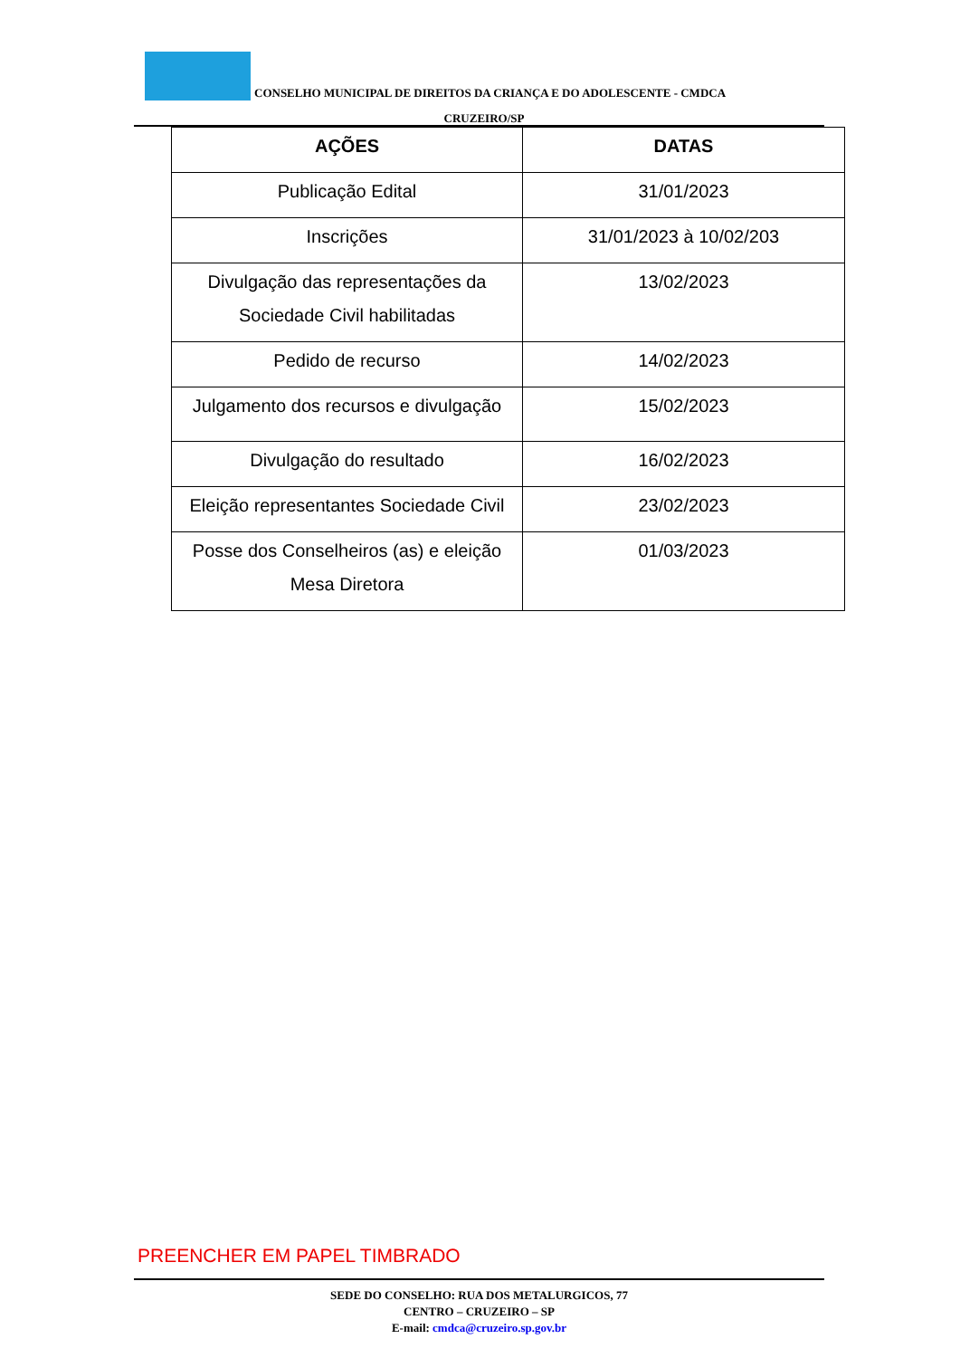CONSELHO MUNICIPAL DE DIREITOS DA CRIANÇA E DO ADOLESCENTE - CMDCA
CRUZEIRO/SP
| AÇÕES | DATAS |
| --- | --- |
| Publicação Edital | 31/01/2023 |
| Inscrições | 31/01/2023 à 10/02/203 |
| Divulgação das representações da Sociedade Civil habilitadas | 13/02/2023 |
| Pedido de recurso | 14/02/2023 |
| Julgamento dos recursos e divulgação | 15/02/2023 |
| Divulgação do resultado | 16/02/2023 |
| Eleição representantes Sociedade Civil | 23/02/2023 |
| Posse dos Conselheiros (as) e eleição Mesa Diretora | 01/03/2023 |
PREENCHER EM PAPEL TIMBRADO
SEDE DO CONSELHO: RUA DOS METALURGICOS, 77
CENTRO – CRUZEIRO – SP
E-mail: cmdca@cruzeiro.sp.gov.br